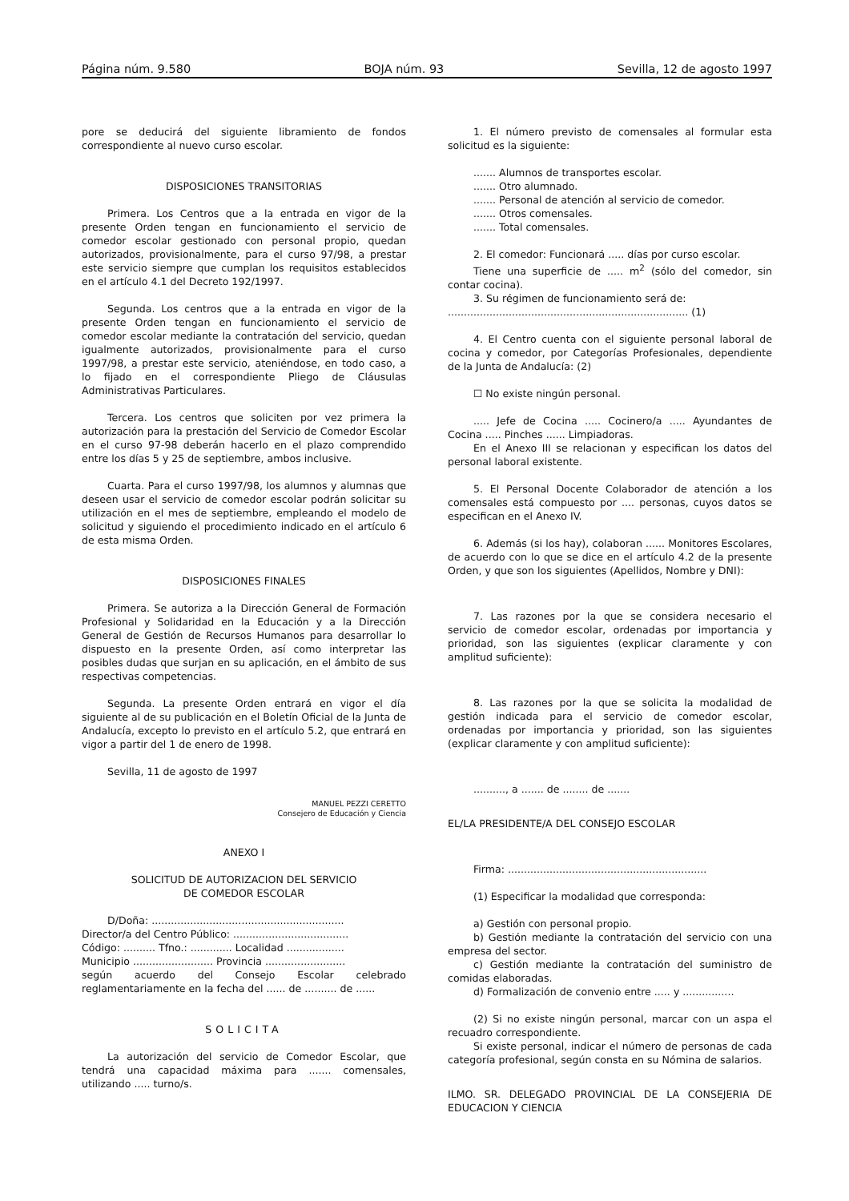Página núm. 9.580 BOJA núm. 93 Sevilla, 12 de agosto 1997
pore se deducirá del siguiente libramiento de fondos correspondiente al nuevo curso escolar.
DISPOSICIONES TRANSITORIAS
Primera. Los Centros que a la entrada en vigor de la presente Orden tengan en funcionamiento el servicio de comedor escolar gestionado con personal propio, quedan autorizados, provisionalmente, para el curso 97/98, a prestar este servicio siempre que cumplan los requisitos establecidos en el artículo 4.1 del Decreto 192/1997.
Segunda. Los centros que a la entrada en vigor de la presente Orden tengan en funcionamiento el servicio de comedor escolar mediante la contratación del servicio, quedan igualmente autorizados, provisionalmente para el curso 1997/98, a prestar este servicio, ateniéndose, en todo caso, a lo fijado en el correspondiente Pliego de Cláusulas Administrativas Particulares.
Tercera. Los centros que soliciten por vez primera la autorización para la prestación del Servicio de Comedor Escolar en el curso 97-98 deberán hacerlo en el plazo comprendido entre los días 5 y 25 de septiembre, ambos inclusive.
Cuarta. Para el curso 1997/98, los alumnos y alumnas que deseen usar el servicio de comedor escolar podrán solicitar su utilización en el mes de septiembre, empleando el modelo de solicitud y siguiendo el procedimiento indicado en el artículo 6 de esta misma Orden.
DISPOSICIONES FINALES
Primera. Se autoriza a la Dirección General de Formación Profesional y Solidaridad en la Educación y a la Dirección General de Gestión de Recursos Humanos para desarrollar lo dispuesto en la presente Orden, así como interpretar las posibles dudas que surjan en su aplicación, en el ámbito de sus respectivas competencias.
Segunda. La presente Orden entrará en vigor el día siguiente al de su publicación en el Boletín Oficial de la Junta de Andalucía, excepto lo previsto en el artículo 5.2, que entrará en vigor a partir del 1 de enero de 1998.
Sevilla, 11 de agosto de 1997
MANUEL PEZZI CERETTO
Consejero de Educación y Ciencia
ANEXO I
SOLICITUD DE AUTORIZACION DEL SERVICIO
DE COMEDOR ESCOLAR
D/Doña: ............................................................
Director/a del Centro Público: ....................................
Código: .......... Tfno.: ............. Localidad ..................
Municipio ......................... Provincia .........................
según acuerdo del Consejo Escolar celebrado reglamentariamente en la fecha del ...... de .......... de ......
SOLICITA
La autorización del servicio de Comedor Escolar, que tendrá una capacidad máxima para ....... comensales, utilizando ..... turno/s.
1. El número previsto de comensales al formular esta solicitud es la siguiente:
....... Alumnos de transportes escolar.
....... Otro alumnado.
....... Personal de atención al servicio de comedor.
....... Otros comensales.
....... Total comensales.
2. El comedor: Funcionará ..... días por curso escolar.
Tiene una superficie de ..... m<sup>2</sup> (sólo del comedor, sin contar cocina).
3. Su régimen de funcionamiento será de:
........................................................................... (1)
4. El Centro cuenta con el siguiente personal laboral de cocina y comedor, por Categorías Profesionales, dependiente de la Junta de Andalucía: (2)
☐ No existe ningún personal.
..... Jefe de Cocina ..... Cocinero/a ..... Ayundantes de Cocina ..... Pinches ...... Limpiadoras.
En el Anexo III se relacionan y especifican los datos del personal laboral existente.
5. El Personal Docente Colaborador de atención a los comensales está compuesto por .... personas, cuyos datos se especifican en el Anexo IV.
6. Además (si los hay), colaboran ...... Monitores Escolares, de acuerdo con lo que se dice en el artículo 4.2 de la presente Orden, y que son los siguientes (Apellidos, Nombre y DNI):
7. Las razones por la que se considera necesario el servicio de comedor escolar, ordenadas por importancia y prioridad, son las siguientes (explicar claramente y con amplitud suficiente):
8. Las razones por la que se solicita la modalidad de gestión indicada para el servicio de comedor escolar, ordenadas por importancia y prioridad, son las siguientes (explicar claramente y con amplitud suficiente):
.........., a ....... de ........ de .......
EL/LA PRESIDENTE/A DEL CONSEJO ESCOLAR
Firma: ..............................................................
(1) Especificar la modalidad que corresponda:
a) Gestión con personal propio.
b) Gestión mediante la contratación del servicio con una empresa del sector.
c) Gestión mediante la contratación del suministro de comidas elaboradas.
d) Formalización de convenio entre ..... y ................
(2) Si no existe ningún personal, marcar con un aspa el recuadro correspondiente.
Si existe personal, indicar el número de personas de cada categoría profesional, según consta en su Nómina de salarios.
ILMO. SR. DELEGADO PROVINCIAL DE LA CONSEJERIA DE EDUCACION Y CIENCIA